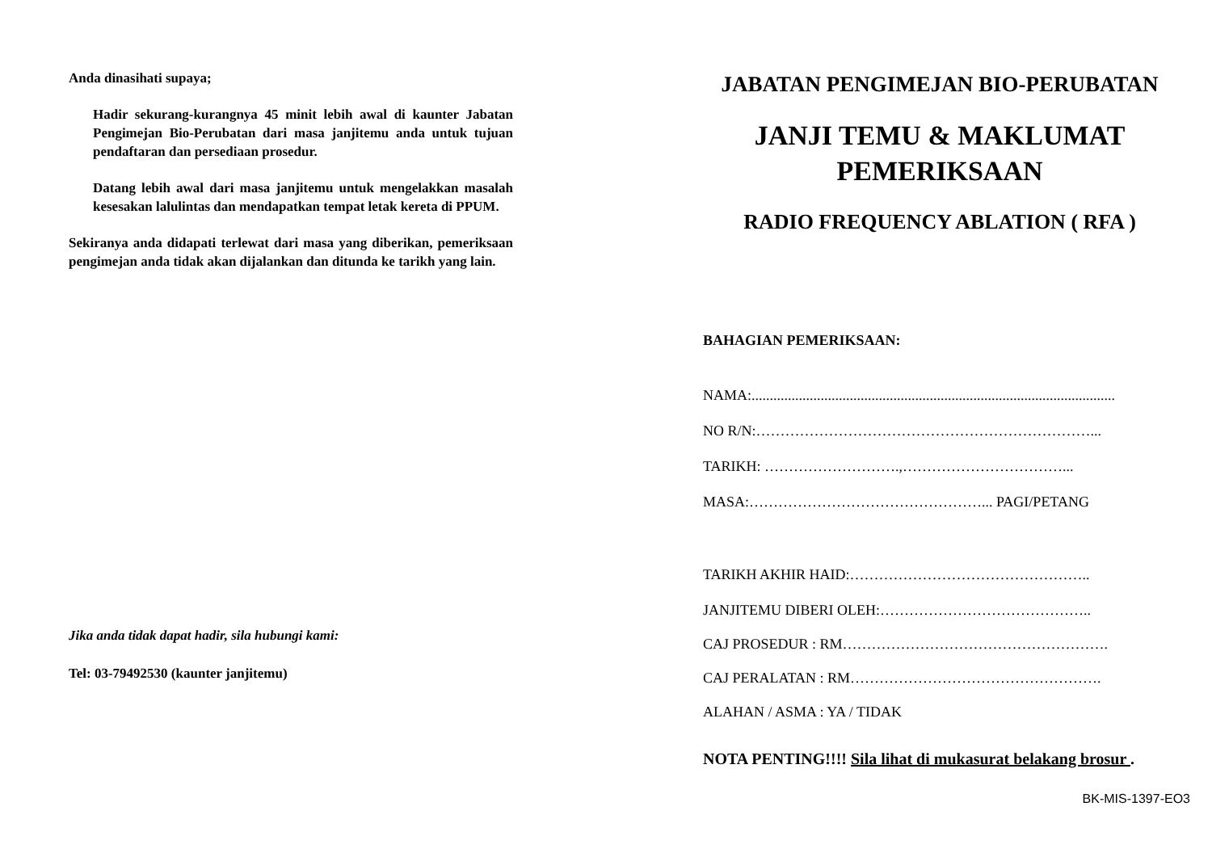Anda dinasihati supaya;
Hadir sekurang-kurangnya 45 minit lebih awal di kaunter Jabatan Pengimejan Bio-Perubatan dari masa janjitemu anda untuk tujuan pendaftaran dan persediaan prosedur.
Datang lebih awal dari masa janjitemu untuk mengelakkan masalah kesesakan lalulintas dan mendapatkan tempat letak kereta di PPUM.
Sekiranya anda didapati terlewat dari masa yang diberikan, pemeriksaan pengimejan anda tidak akan dijalankan dan ditunda ke tarikh yang lain.
Jika anda tidak dapat hadir, sila hubungi kami:
Tel: 03-79492530 (kaunter janjitemu)
JABATAN PENGIMEJAN BIO-PERUBATAN
JANJI TEMU & MAKLUMAT
PEMERIKSAAN
RADIO FREQUENCY ABLATION ( RFA )
BAHAGIAN PEMERIKSAAN:
NAMA:....................................................................................................
NO R/N:……………………………………………………………...
TARIKH: ……………………….,……………………………...
MASA:…………………………………………... PAGI/PETANG
TARIKH AKHIR HAID:…………………………………………..
JANJITEMU DIBERI OLEH:……………………………………..
CAJ PROSEDUR : RM……………………………………………….
CAJ PERALATAN : RM…………………………………………….
ALAHAN / ASMA : YA / TIDAK
NOTA PENTING!!!! Sila lihat di mukasurat belakang brosur .
BK-MIS-1397-EO3